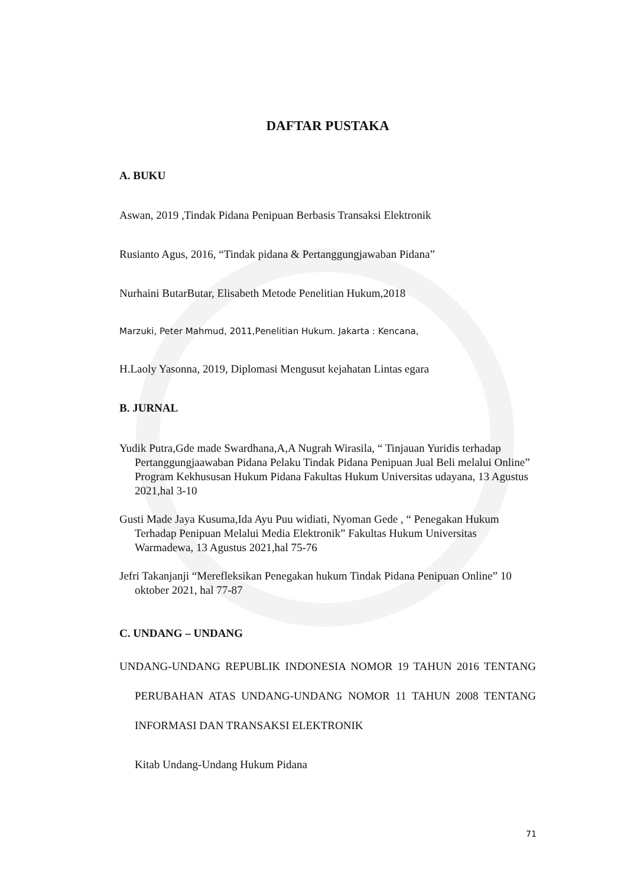DAFTAR PUSTAKA
A. BUKU
Aswan, 2019 ,Tindak Pidana Penipuan Berbasis Transaksi Elektronik
Rusianto Agus, 2016, “Tindak pidana & Pertanggungjawaban Pidana”
Nurhaini ButarButar, Elisabeth Metode Penelitian Hukum,2018
Marzuki, Peter Mahmud, 2011,Penelitian Hukum. Jakarta : Kencana,
H.Laoly Yasonna, 2019, Diplomasi Mengusut kejahatan Lintas egara
B. JURNAL
Yudik Putra,Gde made Swardhana,A,A Nugrah Wirasila, “ Tinjauan Yuridis terhadap Pertanggungjaawaban Pidana Pelaku Tindak Pidana Penipuan Jual Beli melalui Online” Program Kekhususan Hukum Pidana Fakultas Hukum Universitas udayana, 13 Agustus 2021,hal 3-10
Gusti Made Jaya Kusuma,Ida Ayu Puu widiati, Nyoman Gede , “ Penegakan Hukum Terhadap Penipuan Melalui Media Elektronik” Fakultas Hukum Universitas Warmadewa, 13 Agustus 2021,hal 75-76
Jefri Takanjanji “Merefleksikan Penegakan hukum Tindak Pidana Penipuan Online” 10 oktober 2021, hal 77-87
C. UNDANG – UNDANG
UNDANG-UNDANG REPUBLIK INDONESIA NOMOR 19 TAHUN 2016 TENTANG PERUBAHAN ATAS UNDANG-UNDANG NOMOR 11 TAHUN 2008 TENTANG INFORMASI DAN TRANSAKSI ELEKTRONIK
Kitab Undang-Undang Hukum Pidana
71